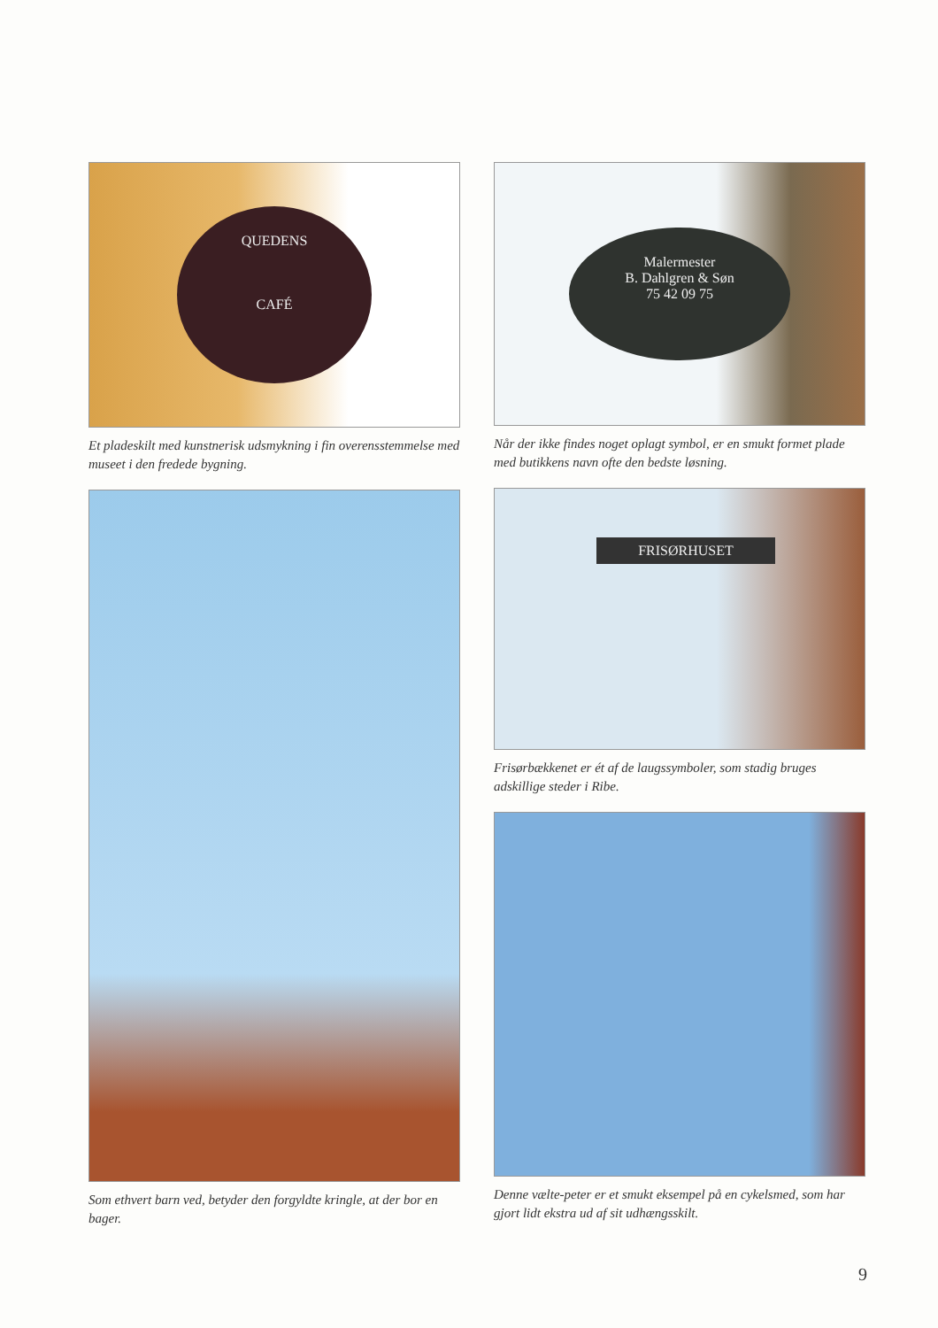QUEDENS
CAFÉ
Et pladeskilt med kunstnerisk udsmykning i fin overensstemmelse med museet i den fredede bygning.
Som ethvert barn ved, betyder den forgyldte kringle, at der bor en bager.
Malermester
B. Dahlgren & Søn
75 42 09 75
Når der ikke findes noget oplagt symbol, er en smukt formet plade med butikkens navn ofte den bedste løsning.
FRISØRHUSET
Frisørbækkenet er ét af de laugssymboler, som stadig bruges adskillige steder i Ribe.
Denne vælte-peter er et smukt eksempel på en cykelsmed, som har gjort lidt ekstra ud af sit udhængsskilt.
9